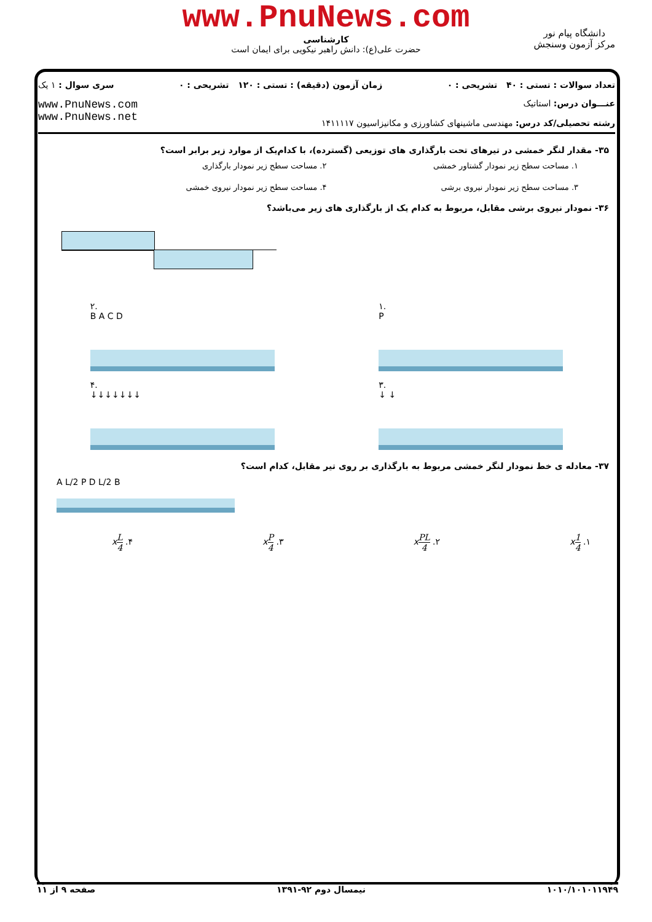www.PnuNews.com
دانشگاه پیام نور
مرکز آزمون وسنجش
کارشناسی
حضرت علی(ع): دانش راهبر نیکویی برای ایمان است
تعداد سوالات : تستی : ۴۰ تشریحی : ۰ زمان آزمون (دقیقه) : تستی : ۱۲۰ تشریحی : ۰ سری سوال : ۱ یک
عنـــوان درس: استاتیک
رشته تحصیلی/کد درس: مهندسی ماشینهای کشاورزی و مکانیزاسیون ۱۴۱۱۱۱۷
www.PnuNews.com
www.PnuNews.net
۳۵- مقدار لنگر خمشی در تیرهای تحت بارگذاری های توزیعی (گسترده)، با کدام‌یک از موارد زیر برابر است؟
۱. مساحت سطح زیر نمودار گشتاور خمشی
۲. مساحت سطح زیر نمودار بارگذاری
۳. مساحت سطح زیر نمودار نیروی برشی
۴. مساحت سطح زیر نمودار نیروی خمشی
۳۶- نمودار نیروی برشی مقابل، مربوط به کدام یک از بارگذاری های زیر می‌باشد؟
۲.
B A C D
۱.
P
۴.
↓↓↓↓↓↓↓
۳.
↓ ↓
۳۷- معادله ی خط نمودار لنگر خمشی مربوط به بارگذاری بر روی تیر مقابل، کدام است؟
A L/2 P D L/2 B
۱. 1 4 x ۲. PL 4 x ۳. P 4 x ۴. L 4 x
۱۰۱۰/۱۰۱۰۱۱۹۴۹ نیمسال دوم ۹۲-۱۳۹۱ صفحه ۹ از ۱۱